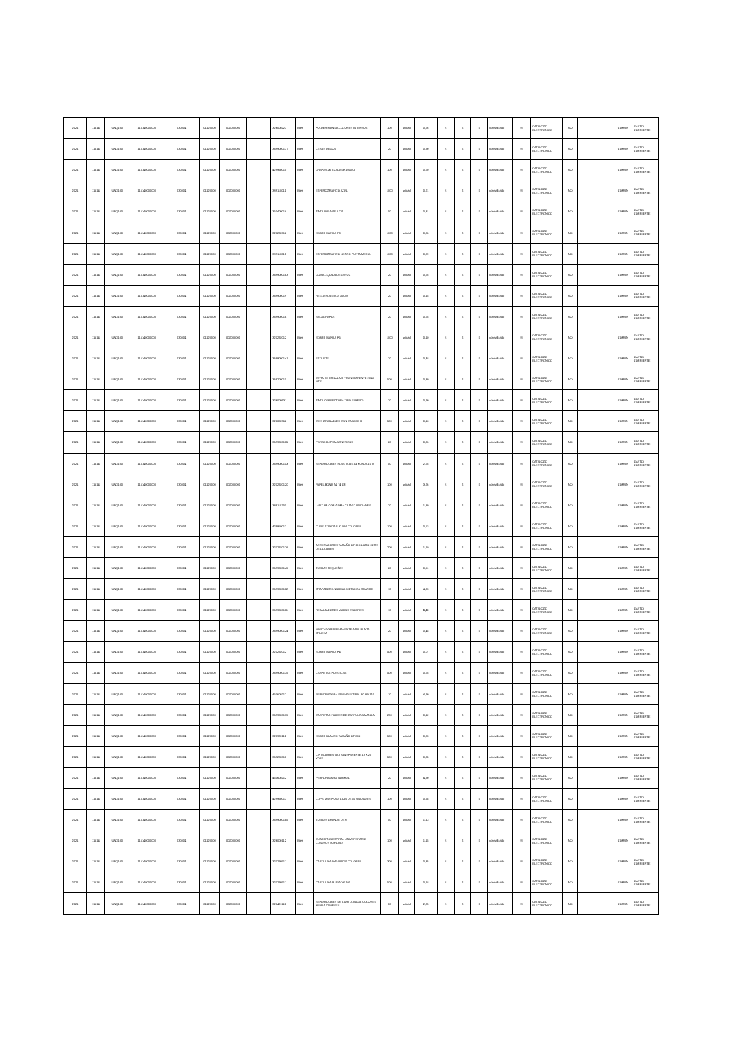| 2021 | 11514 | UNQ100 | 115140000000 | 530804 | 01120500 | 002000000 | | 326000223 | Bien | FOLDER MANILA COLORES INTENSOS | 100 | unidad | 0,26 | S | S | S | normalizado | SI | CATALOGO ELECTRONICO | NO | | | COMUN | GASTO CORRIENTE |
| 2021 | 11514 | UNQ100 | 115140000000 | 530804 | 01120500 | 002000000 | | 3699000137 | Bien | CERAS DEDOS | 20 | unidad | 0,90 | S | S | S | normalizado | SI | CATALOGO ELECTRONICO | NO | | | COMUN | GASTO CORRIENTE |
| 2021 | 11514 | UNQ100 | 115140000000 | 530804 | 01120500 | 002000000 | | 429950015 | Bien | GRAPAS 26 6 CAJA de 1000 U | 100 | unidad | 0,20 | S | S | S | normalizado | SI | CATALOGO ELECTRONICO | NO | | | COMUN | GASTO CORRIENTE |
| 2021 | 11514 | UNQ100 | 115140000000 | 530804 | 01120500 | 002000000 | | 389110011 | Bien | ESFEROGRAFICO AZUL | 1000 | unidad | 0,21 | S | S | S | normalizado | SI | CATALOGO ELECTRONICO | NO | | | COMUN | GASTO CORRIENTE |
| 2021 | 11514 | UNQ100 | 115140000000 | 530804 | 01120500 | 002000000 | | 351400018 | Bien | TINTA PARA SELLOS | 50 | unidad | 0,31 | S | S | S | normalizado | SI | CATALOGO ELECTRONICO | NO | | | COMUN | GASTO CORRIENTE |
| 2021 | 11514 | UNQ100 | 115140000000 | 530804 | 01120500 | 002000000 | | 321292012 | Bien | SOBRE MANILA F3 | 1000 | unidad | 0,06 | S | S | S | normalizado | SI | CATALOGO ELECTRONICO | NO | | | COMUN | GASTO CORRIENTE |
| 2021 | 11514 | UNQ100 | 115140000000 | 530804 | 01120500 | 002000000 | | 389110015 | Bien | ESFEROGRAFICO NEGRO PUNTA MEDIA | 1000 | unidad | 0,09 | S | S | S | normalizado | SI | CATALOGO ELECTRONICO | NO | | | COMUN | GASTO CORRIENTE |
| 2021 | 11514 | UNQ100 | 115140000000 | 530804 | 01120500 | 002000000 | | 3699000143 | Bien | GOMA LIQUIDA DE 120 CC | 20 | unidad | 0,28 | S | S | S | normalizado | SI | CATALOGO ELECTRONICO | NO | | | COMUN | GASTO CORRIENTE |
| 2021 | 11514 | UNQ100 | 115140000000 | 530804 | 01120500 | 002000000 | | 369900019 | Bien | REGLA PLASTICA 30 CM | 20 | unidad | 0,15 | S | S | S | normalizado | SI | CATALOGO ELECTRONICO | NO | | | COMUN | GASTO CORRIENTE |
| 2021 | 11514 | UNQ100 | 115140000000 | 530804 | 01120500 | 002000000 | | 369900014 | Bien | SACAGRAPAS | 20 | unidad | 0,25 | S | S | S | normalizado | SI | CATALOGO ELECTRONICO | NO | | | COMUN | GASTO CORRIENTE |
| 2021 | 11514 | UNQ100 | 115140000000 | 530804 | 01120500 | 002000000 | | 321292012 | Bien | SOBRE MANILA F5 | 1000 | unidad | 0,10 | S | S | S | normalizado | SI | CATALOGO ELECTRONICO | NO | | | COMUN | GASTO CORRIENTE |
| 2021 | 11514 | UNQ100 | 115140000000 | 530804 | 01120500 | 002000000 | | 3699000141 | Bien | ESTILETE | 20 | unidad | 0,48 | S | S | S | normalizado | SI | CATALOGO ELECTRONICO | NO | | | COMUN | GASTO CORRIENTE |
| 2021 | 11514 | UNQ100 | 115140000000 | 530804 | 01120500 | 002000000 | | 369200011 | Bien | CINTA DE EMBALAJE TRANSPARENTE 2X40 MTS | 500 | unidad | 0,30 | S | S | S | normalizado | SI | CATALOGO ELECTRONICO | NO | | | COMUN | GASTO CORRIENTE |
| 2021 | 11514 | UNQ100 | 115140000000 | 530804 | 01120500 | 002000000 | | 326000931 | Bien | TINTA CORRECTORA TIPO ESFERO | 20 | unidad | 0,90 | S | S | S | normalizado | SI | CATALOGO ELECTRONICO | NO | | | COMUN | GASTO CORRIENTE |
| 2021 | 11514 | UNQ100 | 115140000000 | 530804 | 01120500 | 002000000 | | 326000962 | Bien | CD S GRABABLES CON CAJA CD R | 500 | unidad | 0,18 | S | S | S | normalizado | SI | CATALOGO ELECTRONICO | NO | | | COMUN | GASTO CORRIENTE |
| 2021 | 11514 | UNQ100 | 115140000000 | 530804 | 01120500 | 002000000 | | 3699000115 | Bien | PORTA CLIPS MAGNETICOS | 20 | unidad | 0,96 | S | S | S | normalizado | SI | CATALOGO ELECTRONICO | NO | | | COMUN | GASTO CORRIENTE |
| 2021 | 11514 | UNQ100 | 115140000000 | 530804 | 01120500 | 002000000 | | 3699000113 | Bien | SEPARADORES PLASTICOS A4 FUNDA 10 U | 50 | unidad | 2,25 | S | S | S | normalizado | SI | CATALOGO ELECTRONICO | NO | | | COMUN | GASTO CORRIENTE |
| 2021 | 11514 | UNQ100 | 115140000000 | 530804 | 01120500 | 002000000 | | 3212920120 | Bien | PAPEL BOND A4 74 GR | 100 | unidad | 3,26 | S | S | S | normalizado | SI | CATALOGO ELECTRONICO | NO | | | COMUN | GASTO CORRIENTE |
| 2021 | 11514 | UNQ100 | 115140000000 | 530804 | 01120500 | 002000000 | | 389110731 | Bien | LaPIZ HB CON GOMA CAJA 12 UNIDADES | 20 | unidad | 1,80 | S | S | S | normalizado | SI | CATALOGO ELECTRONICO | NO | | | COMUN | GASTO CORRIENTE |
| 2021 | 11514 | UNQ100 | 115140000000 | 530804 | 01120500 | 002000000 | | 429950013 | Bien | CLIPS STANDAR 32 MM COLORES | 100 | unidad | 0,53 | S | S | S | normalizado | SI | CATALOGO ELECTRONICO | NO | | | COMUN | GASTO CORRIENTE |
| 2021 | 11514 | UNQ100 | 115140000000 | 530804 | 01120500 | 002000000 | | 3212920126 | Bien | ARCHIVADORES TAMAÑO OFICIO LOMO 8CMS DE COLORES | 200 | unidad | 1,10 | S | S | S | normalizado | SI | CATALOGO ELECTRONICO | NO | | | COMUN | GASTO CORRIENTE |
| 2021 | 11514 | UNQ100 | 115140000000 | 530804 | 01120500 | 002000000 | | 3699000145 | Bien | TIJERAS PEQUEÑAS | 20 | unidad | 0,51 | S | S | S | normalizado | SI | CATALOGO ELECTRONICO | NO | | | COMUN | GASTO CORRIENTE |
| 2021 | 11514 | UNQ100 | 115140000000 | 530804 | 01120500 | 002000000 | | 3699000112 | Bien | GRAPADORA NORMAL METALICA GRANDE | 10 | unidad | 4,93 | S | S | S | normalizado | SI | CATALOGO ELECTRONICO | NO | | | COMUN | GASTO CORRIENTE |
| 2021 | 11514 | UNQ100 | 115140000000 | 530804 | 01120500 | 002000000 | | 3699000111 | Bien | RESALTADORES VARIOS COLORES | 10 | unidad | 0,60 | S | S | S | normalizado | SI | CATALOGO ELECTRONICO | NO | | | COMUN | GASTO CORRIENTE |
| 2021 | 11514 | UNQ100 | 115140000000 | 530804 | 01120500 | 002000000 | | 3699000124 | Bien | MARCADOR PERMANENTE AZUL PUNTA GRUESA | 20 | unidad | 0,45 | S | S | S | normalizado | SI | CATALOGO ELECTRONICO | NO | | | COMUN | GASTO CORRIENTE |
| 2021 | 11514 | UNQ100 | 115140000000 | 530804 | 01120500 | 002000000 | | 321292012 | Bien | SOBRE MANILA F4 | 500 | unidad | 0,07 | S | S | S | normalizado | SI | CATALOGO ELECTRONICO | NO | | | COMUN | GASTO CORRIENTE |
| 2021 | 11514 | UNQ100 | 115140000000 | 530804 | 01120500 | 002000000 | | 3699000135 | Bien | CARPETAS PLASTICAS | 500 | unidad | 0,25 | S | S | S | normalizado | SI | CATALOGO ELECTRONICO | NO | | | COMUN | GASTO CORRIENTE |
| 2021 | 11514 | UNQ100 | 115140000000 | 530804 | 01120500 | 002000000 | | 451600212 | Bien | PERFORADORA SEMINDUSTRIAL 80 HOJAS | 10 | unidad | 4,90 | S | S | S | normalizado | SI | CATALOGO ELECTRONICO | NO | | | COMUN | GASTO CORRIENTE |
| 2021 | 11514 | UNQ100 | 115140000000 | 530804 | 01120500 | 002000000 | | 3699000135 | Bien | CARPETAS FOLDER DE CARTULINA MANILA | 200 | unidad | 0,12 | S | S | S | normalizado | SI | CATALOGO ELECTRONICO | NO | | | COMUN | GASTO CORRIENTE |
| 2021 | 11514 | UNQ100 | 115140000000 | 530804 | 01120500 | 002000000 | | 321920111 | Bien | SOBRE BLANCO TAMAÑO OFICIO | 500 | unidad | 0,03 | S | S | S | normalizado | SI | CATALOGO ELECTRONICO | NO | | | COMUN | GASTO CORRIENTE |
| 2021 | 11514 | UNQ100 | 115140000000 | 530804 | 01120500 | 002000000 | | 369200011 | Bien | CINTA ADHESIVA TRANSPARENTE 18 X 25 YDAS | 500 | unidad | 0,35 | S | S | S | normalizado | SI | CATALOGO ELECTRONICO | NO | | | COMUN | GASTO CORRIENTE |
| 2021 | 11514 | UNQ100 | 115140000000 | 530804 | 01120500 | 002000000 | | 451600212 | Bien | PERFORADORA NORMAL | 20 | unidad | 4,90 | S | S | S | normalizado | SI | CATALOGO ELECTRONICO | NO | | | COMUN | GASTO CORRIENTE |
| 2021 | 11514 | UNQ100 | 115140000000 | 530804 | 01120500 | 002000000 | | 429950013 | Bien | CLIPS MARIPOSA CAJA DE 50 UNIDADES | 100 | unidad | 0,55 | S | S | S | normalizado | SI | CATALOGO ELECTRONICO | NO | | | COMUN | GASTO CORRIENTE |
| 2021 | 11514 | UNQ100 | 115140000000 | 530804 | 01120500 | 002000000 | | 3699000145 | Bien | TIJERAS GRANDE DE 8 | 50 | unidad | 1,13 | S | S | S | normalizado | SI | CATALOGO ELECTRONICO | NO | | | COMUN | GASTO CORRIENTE |
| 2021 | 11514 | UNQ100 | 115140000000 | 530804 | 01120500 | 002000000 | | 326000112 | Bien | CUADERNO ESPIRAL UNIVERSITARIO CUADROS 80 HOJAS | 100 | unidad | 1,15 | S | S | S | normalizado | SI | CATALOGO ELECTRONICO | NO | | | COMUN | GASTO CORRIENTE |
| 2021 | 11514 | UNQ100 | 115140000000 | 530804 | 01120500 | 002000000 | | 321290517 | Bien | CARTULINA A 4 VARIOS COLORES | 300 | unidad | 0,35 | S | S | S | normalizado | SI | CATALOGO ELECTRONICO | NO | | | COMUN | GASTO CORRIENTE |
| 2021 | 11514 | UNQ100 | 115140000000 | 530804 | 01120500 | 002000000 | | 321290517 | Bien | CARTULINA PLIEGO X 100 | 500 | unidad | 0,18 | S | S | S | normalizado | SI | CATALOGO ELECTRONICO | NO | | | COMUN | GASTO CORRIENTE |
| 2021 | 11514 | UNQ100 | 115140000000 | 530804 | 01120500 | 002000000 | | 321491112 | Bien | SEPARADORES DE CARTULINA A4 COLORES FUNDA 12 MESES | 50 | unidad | 2,25 | S | S | S | normalizado | SI | CATALOGO ELECTRONICO | NO | | | COMUN | GASTO CORRIENTE |